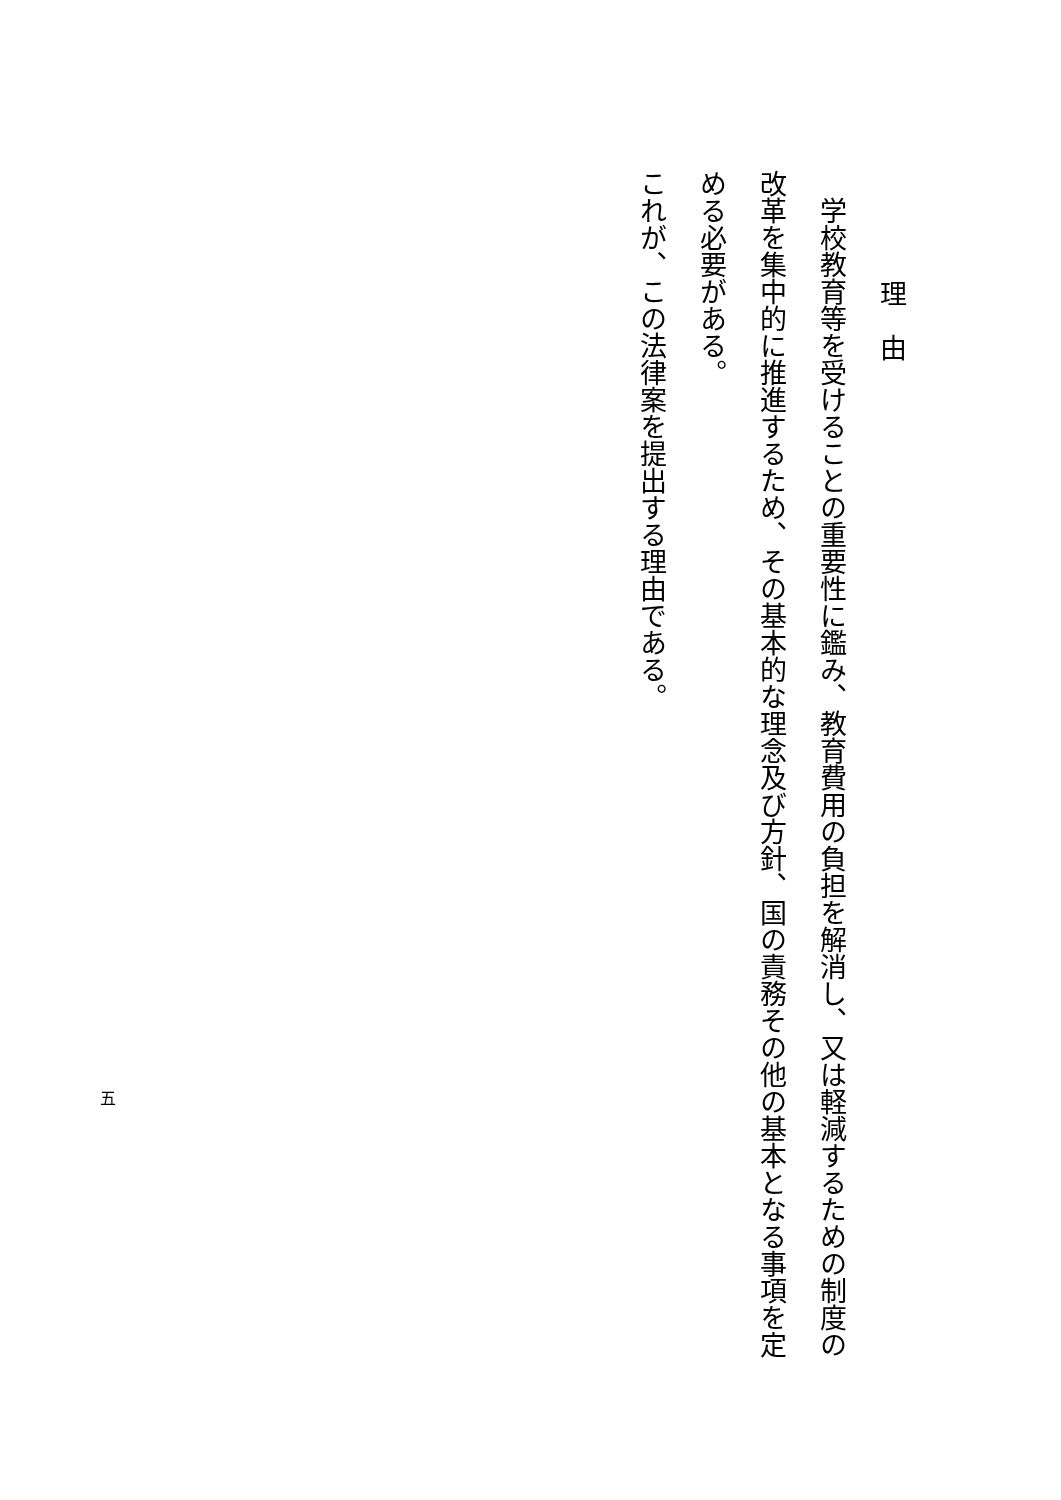理　由
学校教育等を受けることの重要性に鑑み、教育費用の負担を解消し、又は軽減するための制度の改革を集中的に推進するため、その基本的な理念及び方針、国の責務その他の基本となる事項を定める必要がある。
これが、この法律案を提出する理由である。
五